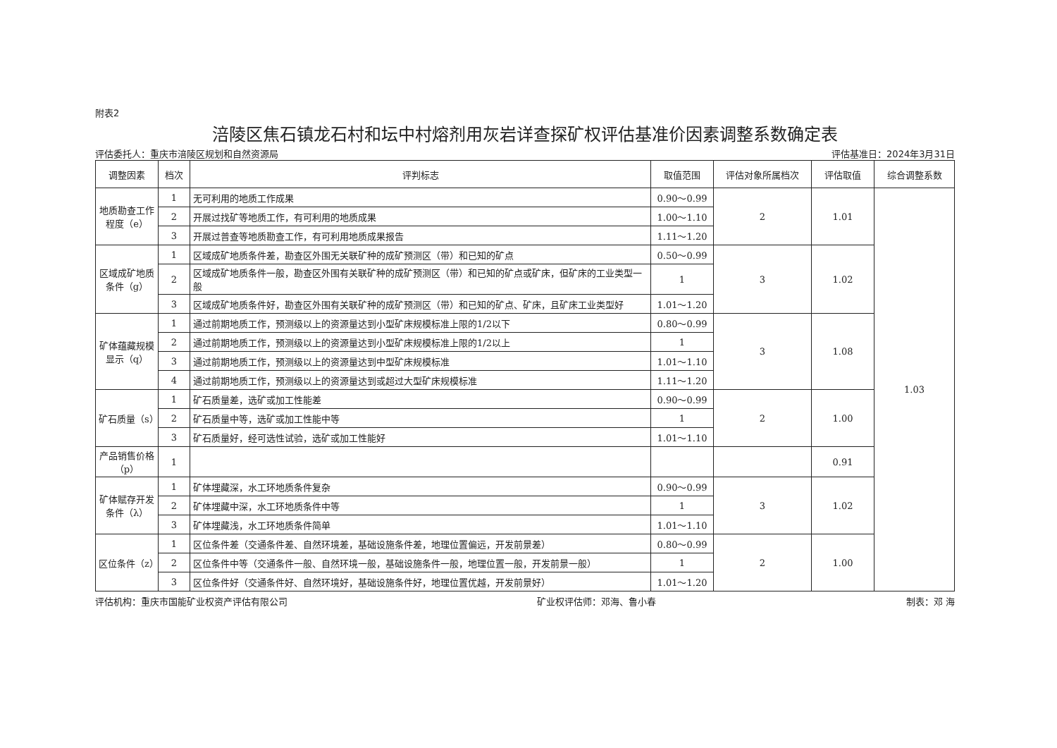附表2
涪陵区焦石镇龙石村和坛中村熔剂用灰岩详查探矿权评估基准价因素调整系数确定表
评估委托人：重庆市涪陵区规划和自然资源局 评估基准日：2024年3月31日
| 调整因素 | 档次 | 评判标志 | 取值范围 | 评估对象所属档次 | 评估取值 | 综合调整系数 |
| --- | --- | --- | --- | --- | --- | --- |
| 地质勘查工作程度（e） | 1 | 无可利用的地质工作成果 | 0.90～0.99 | 2 | 1.01 | 1.03 |
| | 2 | 开展过找矿等地质工作，有可利用的地质成果 | 1.00～1.10 | | | |
| | 3 | 开展过普查等地质勘查工作，有可利用地质成果报告 | 1.11～1.20 | | | |
| 区域成矿地质条件（g） | 1 | 区域成矿地质条件差，勘查区外围无关联矿种的成矿预测区（带）和已知的矿点 | 0.50～0.99 | 3 | 1.02 | |
| | 2 | 区域成矿地质条件一般，勘查区外围有关联矿种的成矿预测区（带）和已知的矿点或矿床，但矿床的工业类型一般 | 1 | | | |
| | 3 | 区域成矿地质条件好，勘查区外围有关联矿种的成矿预测区（带）和已知的矿点、矿床，且矿床工业类型好 | 1.01～1.20 | | | |
| 矿体蕴藏规模显示（q） | 1 | 通过前期地质工作，预测级以上的资源量达到小型矿床规模标准上限的1/2以下 | 0.80～0.99 | 3 | 1.08 | |
| | 2 | 通过前期地质工作，预测级以上的资源量达到小型矿床规模标准上限的1/2以上 | 1 | | | |
| | 3 | 通过前期地质工作，预测级以上的资源量达到中型矿床规模标准 | 1.01～1.10 | | | |
| | 4 | 通过前期地质工作，预测级以上的资源量达到或超过大型矿床规模标准 | 1.11～1.20 | | | |
| 矿石质量（s） | 1 | 矿石质量差，选矿或加工性能差 | 0.90～0.99 | 2 | 1.00 | |
| | 2 | 矿石质量中等，选矿或加工性能中等 | 1 | | | |
| | 3 | 矿石质量好，经可选性试验，选矿或加工性能好 | 1.01～1.10 | | | |
| 产品销售价格（p） | 1 | | | | 0.91 | |
| 矿体赋存开发条件（λ） | 1 | 矿体埋藏深，水工环地质条件复杂 | 0.90～0.99 | 3 | 1.02 | |
| | 2 | 矿体埋藏中深，水工环地质条件中等 | 1 | | | |
| | 3 | 矿体埋藏浅，水工环地质条件简单 | 1.01～1.10 | | | |
| 区位条件（z） | 1 | 区位条件差（交通条件差、自然环境差，基础设施条件差，地理位置偏远，开发前景差） | 0.80～0.99 | 2 | 1.00 | |
| | 2 | 区位条件中等（交通条件一般、自然环境一般，基础设施条件一般，地理位置一般，开发前景一般） | 1 | | | |
| | 3 | 区位条件好（交通条件好、自然环境好，基础设施条件好，地理位置优越，开发前景好） | 1.01～1.20 | | | |
评估机构：重庆市国能矿业权资产评估有限公司 矿业权评估师：邓海、鲁小春 制表：邓 海